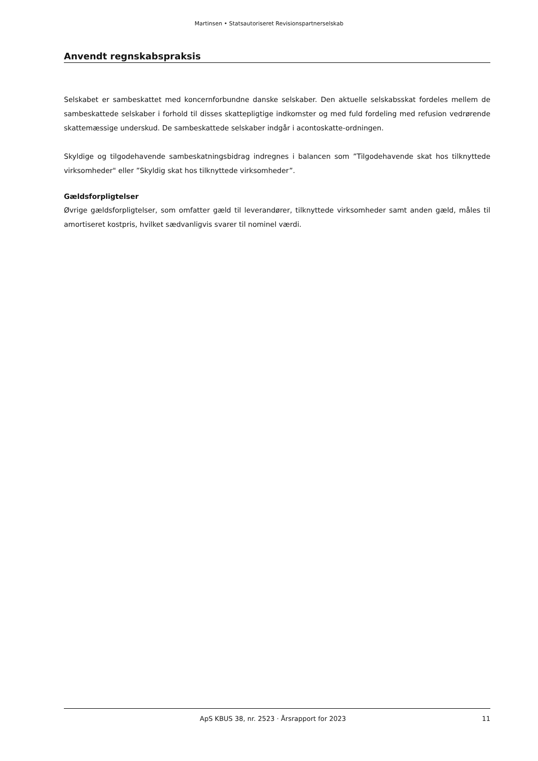Martinsen • Statsautoriseret Revisionspartnerselskab
Anvendt regnskabspraksis
Selskabet er sambeskattet med koncernforbundne danske selskaber. Den aktuelle selskabsskat fordeles mellem de sambeskattede selskaber i forhold til disses skattepligtige indkomster og med fuld fordeling med refusion vedrørende skattemæssige underskud. De sambeskattede selskaber indgår i acontoskatte-ordningen.
Skyldige og tilgodehavende sambeskatningsbidrag indregnes i balancen som ”Tilgodehavende skat hos tilknyttede virksomheder" eller ”Skyldig skat hos tilknyttede virksomheder”.
Gældsforpligtelser
Øvrige gældsforpligtelser, som omfatter gæld til leverandører, tilknyttede virksomheder samt anden gæld, måles til amortiseret kostpris, hvilket sædvanligvis svarer til nominel værdi.
ApS KBUS 38, nr. 2523 · Årsrapport for 2023 11